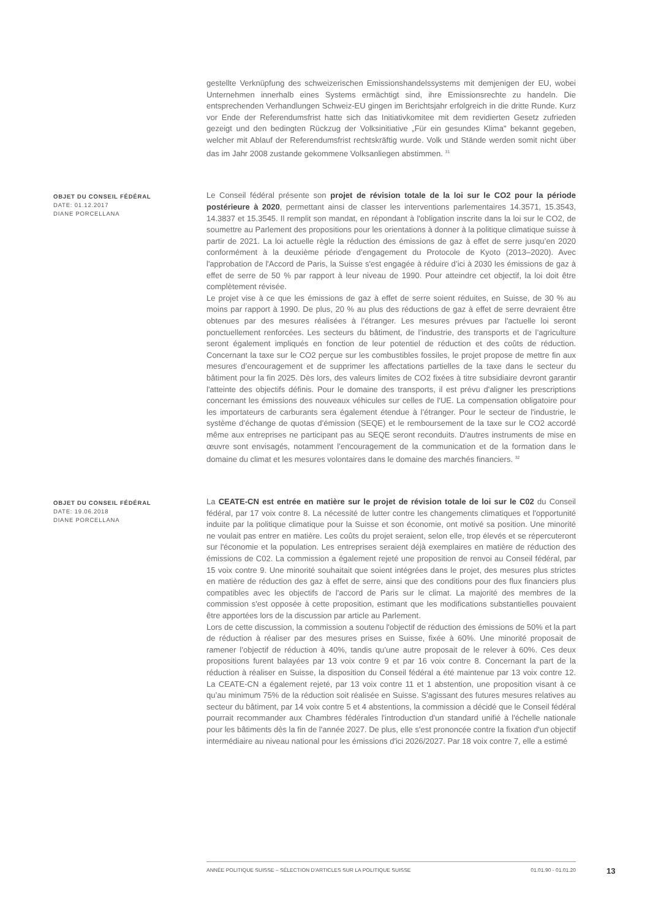gestellte Verknüpfung des schweizerischen Emissionshandelssystems mit demjenigen der EU, wobei Unternehmen innerhalb eines Systems ermächtigt sind, ihre Emissionsrechte zu handeln. Die entsprechenden Verhandlungen Schweiz-EU gingen im Berichtsjahr erfolgreich in die dritte Runde. Kurz vor Ende der Referendumsfrist hatte sich das Initiativkomitee mit dem revidierten Gesetz zufrieden gezeigt und den bedingten Rückzug der Volksinitiative „Für ein gesundes Klima" bekannt gegeben, welcher mit Ablauf der Referendumsfrist rechtskräftig wurde. Volk und Stände werden somit nicht über das im Jahr 2008 zustande gekommene Volksanliegen abstimmen. <sup>31</sup>
OBJET DU CONSEIL FÉDÉRAL
DATE: 01.12.2017
DIANE PORCELLANA
Le Conseil fédéral présente son projet de révision totale de la loi sur le CO2 pour la période postérieure à 2020, permettant ainsi de classer les interventions parlementaires 14.3571, 15.3543, 14.3837 et 15.3545. Il remplit son mandat, en répondant à l'obligation inscrite dans la loi sur le CO2, de soumettre au Parlement des propositions pour les orientations à donner à la politique climatique suisse à partir de 2021. La loi actuelle règle la réduction des émissions de gaz à effet de serre jusqu’en 2020 conformément à la deuxième période d’engagement du Protocole de Kyoto (2013–2020). Avec l'approbation de l'Accord de Paris, la Suisse s'est engagée à réduire d’ici à 2030 les émissions de gaz à effet de serre de 50 % par rapport à leur niveau de 1990. Pour atteindre cet objectif, la loi doit être complètement révisée.
Le projet vise à ce que les émissions de gaz à effet de serre soient réduites, en Suisse, de 30 % au moins par rapport à 1990. De plus, 20 % au plus des réductions de gaz à effet de serre devraient être obtenues par des mesures réalisées à l’étranger. Les mesures prévues par l'actuelle loi seront ponctuellement renforcées. Les secteurs du bâtiment, de l’industrie, des transports et de l’agriculture seront également impliqués en fonction de leur potentiel de réduction et des coûts de réduction. Concernant la taxe sur le CO2 perçue sur les combustibles fossiles, le projet propose de mettre fin aux mesures d’encouragement et de supprimer les affectations partielles de la taxe dans le secteur du bâtiment pour la fin 2025. Dès lors, des valeurs limites de CO2 fixées à titre subsidiaire devront garantir l'atteinte des objectifs définis. Pour le domaine des transports, il est prévu d'aligner les prescriptions concernant les émissions des nouveaux véhicules sur celles de l'UE. La compensation obligatoire pour les importateurs de carburants sera également étendue à l’étranger. Pour le secteur de l'industrie, le système d’échange de quotas d’émission (SEQE) et le remboursement de la taxe sur le CO2 accordé même aux entreprises ne participant pas au SEQE seront reconduits. D'autres instruments de mise en œuvre sont envisagés, notamment l’encouragement de la communication et de la formation dans le domaine du climat et les mesures volontaires dans le domaine des marchés financiers. <sup>32</sup>
OBJET DU CONSEIL FÉDÉRAL
DATE: 19.06.2018
DIANE PORCELLANA
La CEATE-CN est entrée en matière sur le projet de révision totale de loi sur le C02 du Conseil fédéral, par 17 voix contre 8. La nécessité de lutter contre les changements climatiques et l'opportunité induite par la politique climatique pour la Suisse et son économie, ont motivé sa position. Une minorité ne voulait pas entrer en matière. Les coûts du projet seraient, selon elle, trop élevés et se répercuteront sur l'économie et la population. Les entreprises seraient déjà exemplaires en matière de réduction des émissions de C02. La commission a également rejeté une proposition de renvoi au Conseil fédéral, par 15 voix contre 9. Une minorité souhaitait que soient intégrées dans le projet, des mesures plus strictes en matière de réduction des gaz à effet de serre, ainsi que des conditions pour des flux financiers plus compatibles avec les objectifs de l'accord de Paris sur le climat. La majorité des membres de la commission s'est opposée à cette proposition, estimant que les modifications substantielles pouvaient être apportées lors de la discussion par article au Parlement.
Lors de cette discussion, la commission a soutenu l'objectif de réduction des émissions de 50% et la part de réduction à réaliser par des mesures prises en Suisse, fixée à 60%. Une minorité proposait de ramener l’objectif de réduction à 40%, tandis qu’une autre proposait de le relever à 60%. Ces deux propositions furent balayées par 13 voix contre 9 et par 16 voix contre 8. Concernant la part de la réduction à réaliser en Suisse, la disposition du Conseil fédéral a été maintenue par 13 voix contre 12. La CEATE-CN a également rejeté, par 13 voix contre 11 et 1 abstention, une proposition visant à ce qu’au minimum 75% de la réduction soit réalisée en Suisse. S'agissant des futures mesures relatives au secteur du bâtiment, par 14 voix contre 5 et 4 abstentions, la commission a décidé que le Conseil fédéral pourrait recommander aux Chambres fédérales l'introduction d'un standard unifié à l'échelle nationale pour les bâtiments dès la fin de l'année 2027. De plus, elle s'est prononcée contre la fixation d'un objectif intermédiaire au niveau national pour les émissions d'ici 2026/2027. Par 18 voix contre 7, elle a estimé
ANNÉE POLITIQUE SUISSE – SÉLECTION D'ARTICLES SUR LA POLITIQUE SUISSE 01.01.90 - 01.01.20
13